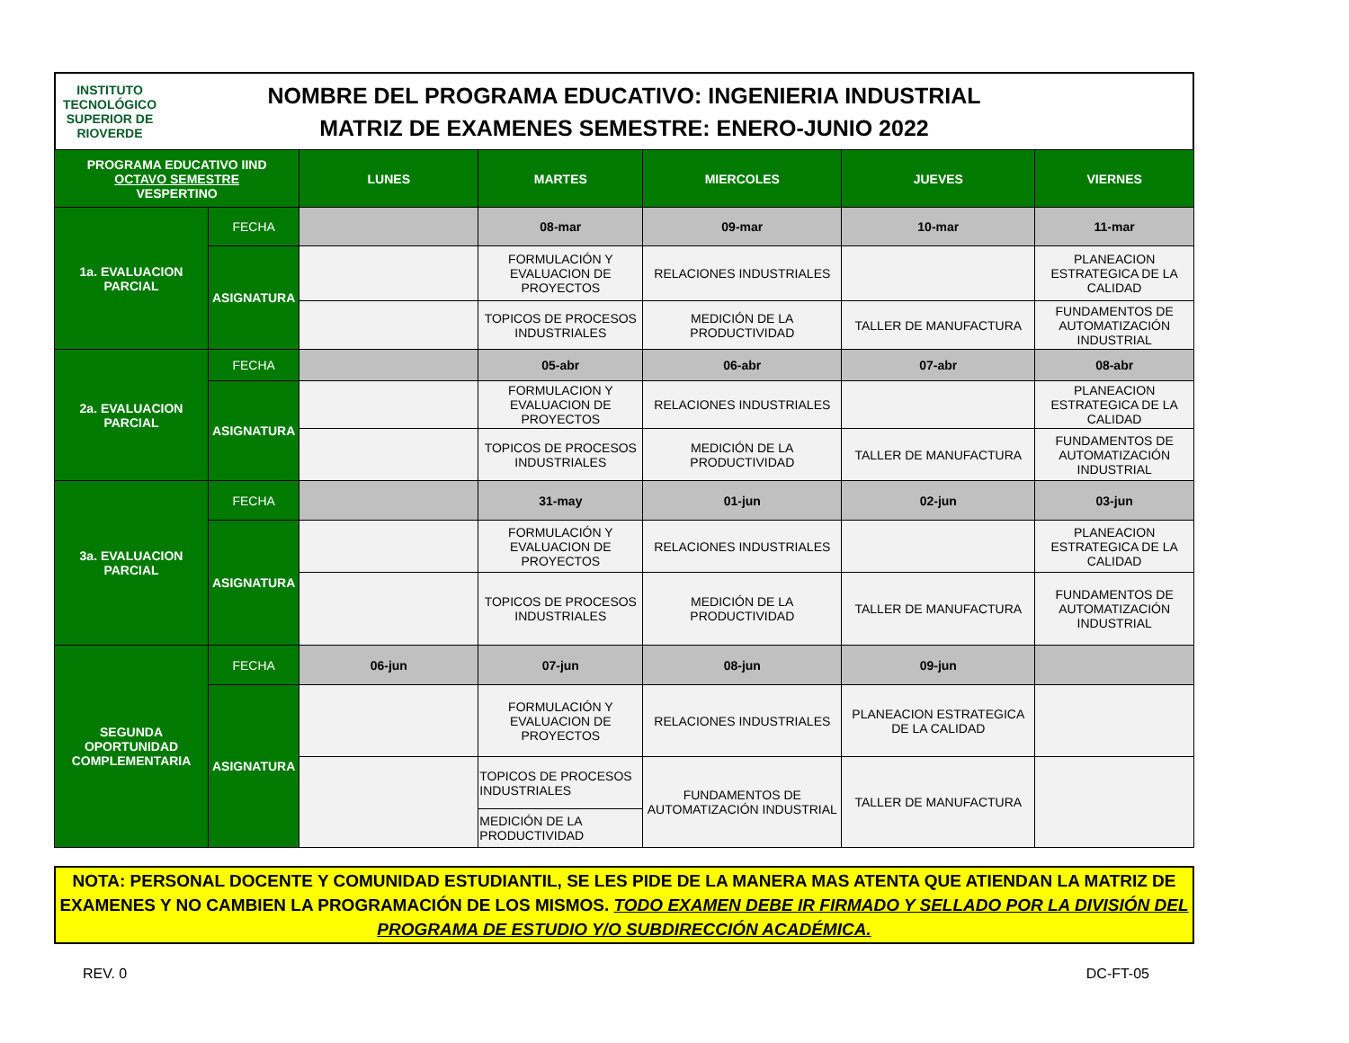INSTITUTO TECNOLÓGICO SUPERIOR DE
RIOVERDE
NOMBRE DEL PROGRAMA EDUCATIVO: INGENIERIA INDUSTRIAL
MATRIZ DE EXAMENES SEMESTRE: ENERO-JUNIO 2022
| PROGRAMA EDUCATIVO IIND OCTAVO SEMESTRE VESPERTINO | | LUNES | MARTES | MIERCOLES | JUEVES | VIERNES |
| --- | --- | --- | --- | --- | --- | --- |
| 1a. EVALUACION PARCIAL | FECHA | | 08-mar | 09-mar | 10-mar | 11-mar |
| | ASIGNATURA | | FORMULACIÓN Y EVALUACION DE PROYECTOS | RELACIONES INDUSTRIALES | | PLANEACION ESTRATEGICA DE LA CALIDAD |
| | | | TOPICOS DE PROCESOS INDUSTRIALES | MEDICIÓN DE LA PRODUCTIVIDAD | TALLER DE MANUFACTURA | FUNDAMENTOS DE AUTOMATIZACIÓN INDUSTRIAL |
| 2a. EVALUACION PARCIAL | FECHA | | 05-abr | 06-abr | 07-abr | 08-abr |
| | ASIGNATURA | | FORMULACION Y EVALUACION DE PROYECTOS | RELACIONES INDUSTRIALES | | PLANEACION ESTRATEGICA DE LA CALIDAD |
| | | | TOPICOS DE PROCESOS INDUSTRIALES | MEDICIÓN DE LA PRODUCTIVIDAD | TALLER DE MANUFACTURA | FUNDAMENTOS DE AUTOMATIZACIÓN INDUSTRIAL |
| 3a. EVALUACION PARCIAL | FECHA | | 31-may | 01-jun | 02-jun | 03-jun |
| | ASIGNATURA | | FORMULACIÓN Y EVALUACION DE PROYECTOS | RELACIONES INDUSTRIALES | | PLANEACION ESTRATEGICA DE LA CALIDAD |
| | | | TOPICOS DE PROCESOS INDUSTRIALES | MEDICIÓN DE LA PRODUCTIVIDAD | TALLER DE MANUFACTURA | FUNDAMENTOS DE AUTOMATIZACIÓN INDUSTRIAL |
| SEGUNDA OPORTUNIDAD COMPLEMENTARIA | FECHA | 06-jun | 07-jun | 08-jun | 09-jun | |
| | ASIGNATURA | | FORMULACIÓN Y EVALUACION DE PROYECTOS | RELACIONES INDUSTRIALES | PLANEACION ESTRATEGICA DE LA CALIDAD | |
| | | | TOPICOS DE PROCESOS INDUSTRIALES | FUNDAMENTOS DE AUTOMATIZACIÓN INDUSTRIAL | TALLER DE MANUFACTURA | |
| | | | MEDICIÓN DE LA PRODUCTIVIDAD | | | |
NOTA: PERSONAL DOCENTE Y COMUNIDAD ESTUDIANTIL, SE LES PIDE DE LA MANERA MAS ATENTA QUE ATIENDAN LA MATRIZ DE EXAMENES Y NO CAMBIEN LA PROGRAMACIÓN DE LOS MISMOS. TODO EXAMEN DEBE IR FIRMADO Y SELLADO POR LA DIVISIÓN DEL PROGRAMA DE ESTUDIO Y/O SUBDIRECCIÓN ACADÉMICA.
REV. 0 DC-FT-05